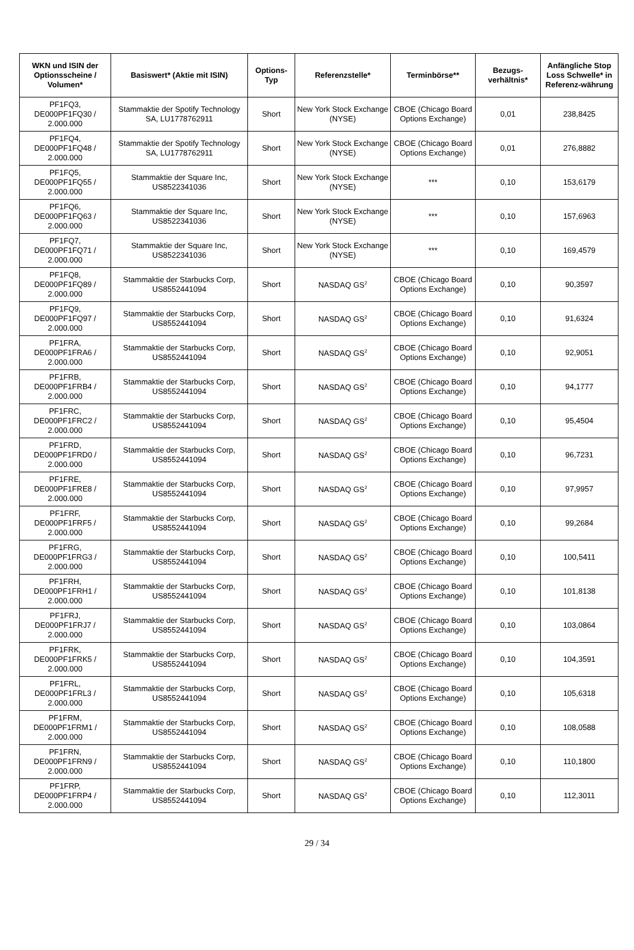| WKN und ISIN der Optionsscheine / Volumen* | Basiswert* (Aktie mit ISIN) | Options-Typ | Referenzstelle* | Terminbörse** | Bezugs-verhältnis* | Anfängliche Stop Loss Schwelle* in Referenz-währung |
| --- | --- | --- | --- | --- | --- | --- |
| PF1FQ3, DE000PF1FQ30 / 2.000.000 | Stammaktie der Spotify Technology SA, LU1778762911 | Short | New York Stock Exchange (NYSE) | CBOE (Chicago Board Options Exchange) | 0,01 | 238,8425 |
| PF1FQ4, DE000PF1FQ48 / 2.000.000 | Stammaktie der Spotify Technology SA, LU1778762911 | Short | New York Stock Exchange (NYSE) | CBOE (Chicago Board Options Exchange) | 0,01 | 276,8882 |
| PF1FQ5, DE000PF1FQ55 / 2.000.000 | Stammaktie der Square Inc, US8522341036 | Short | New York Stock Exchange (NYSE) | *** | 0,10 | 153,6179 |
| PF1FQ6, DE000PF1FQ63 / 2.000.000 | Stammaktie der Square Inc, US8522341036 | Short | New York Stock Exchange (NYSE) | *** | 0,10 | 157,6963 |
| PF1FQ7, DE000PF1FQ71 / 2.000.000 | Stammaktie der Square Inc, US8522341036 | Short | New York Stock Exchange (NYSE) | *** | 0,10 | 169,4579 |
| PF1FQ8, DE000PF1FQ89 / 2.000.000 | Stammaktie der Starbucks Corp, US8552441094 | Short | NASDAQ GS<sup>2</sup> | CBOE (Chicago Board Options Exchange) | 0,10 | 90,3597 |
| PF1FQ9, DE000PF1FQ97 / 2.000.000 | Stammaktie der Starbucks Corp, US8552441094 | Short | NASDAQ GS<sup>2</sup> | CBOE (Chicago Board Options Exchange) | 0,10 | 91,6324 |
| PF1FRA, DE000PF1FRA6 / 2.000.000 | Stammaktie der Starbucks Corp, US8552441094 | Short | NASDAQ GS<sup>2</sup> | CBOE (Chicago Board Options Exchange) | 0,10 | 92,9051 |
| PF1FRB, DE000PF1FRB4 / 2.000.000 | Stammaktie der Starbucks Corp, US8552441094 | Short | NASDAQ GS<sup>2</sup> | CBOE (Chicago Board Options Exchange) | 0,10 | 94,1777 |
| PF1FRC, DE000PF1FRC2 / 2.000.000 | Stammaktie der Starbucks Corp, US8552441094 | Short | NASDAQ GS<sup>2</sup> | CBOE (Chicago Board Options Exchange) | 0,10 | 95,4504 |
| PF1FRD, DE000PF1FRD0 / 2.000.000 | Stammaktie der Starbucks Corp, US8552441094 | Short | NASDAQ GS<sup>2</sup> | CBOE (Chicago Board Options Exchange) | 0,10 | 96,7231 |
| PF1FRE, DE000PF1FRE8 / 2.000.000 | Stammaktie der Starbucks Corp, US8552441094 | Short | NASDAQ GS<sup>2</sup> | CBOE (Chicago Board Options Exchange) | 0,10 | 97,9957 |
| PF1FRF, DE000PF1FRF5 / 2.000.000 | Stammaktie der Starbucks Corp, US8552441094 | Short | NASDAQ GS<sup>2</sup> | CBOE (Chicago Board Options Exchange) | 0,10 | 99,2684 |
| PF1FRG, DE000PF1FRG3 / 2.000.000 | Stammaktie der Starbucks Corp, US8552441094 | Short | NASDAQ GS<sup>2</sup> | CBOE (Chicago Board Options Exchange) | 0,10 | 100,5411 |
| PF1FRH, DE000PF1FRH1 / 2.000.000 | Stammaktie der Starbucks Corp, US8552441094 | Short | NASDAQ GS<sup>2</sup> | CBOE (Chicago Board Options Exchange) | 0,10 | 101,8138 |
| PF1FRJ, DE000PF1FRJ7 / 2.000.000 | Stammaktie der Starbucks Corp, US8552441094 | Short | NASDAQ GS<sup>2</sup> | CBOE (Chicago Board Options Exchange) | 0,10 | 103,0864 |
| PF1FRK, DE000PF1FRK5 / 2.000.000 | Stammaktie der Starbucks Corp, US8552441094 | Short | NASDAQ GS<sup>2</sup> | CBOE (Chicago Board Options Exchange) | 0,10 | 104,3591 |
| PF1FRL, DE000PF1FRL3 / 2.000.000 | Stammaktie der Starbucks Corp, US8552441094 | Short | NASDAQ GS<sup>2</sup> | CBOE (Chicago Board Options Exchange) | 0,10 | 105,6318 |
| PF1FRM, DE000PF1FRM1 / 2.000.000 | Stammaktie der Starbucks Corp, US8552441094 | Short | NASDAQ GS<sup>2</sup> | CBOE (Chicago Board Options Exchange) | 0,10 | 108,0588 |
| PF1FRN, DE000PF1FRN9 / 2.000.000 | Stammaktie der Starbucks Corp, US8552441094 | Short | NASDAQ GS<sup>2</sup> | CBOE (Chicago Board Options Exchange) | 0,10 | 110,1800 |
| PF1FRP, DE000PF1FRP4 / 2.000.000 | Stammaktie der Starbucks Corp, US8552441094 | Short | NASDAQ GS<sup>2</sup> | CBOE (Chicago Board Options Exchange) | 0,10 | 112,3011 |
29 / 34